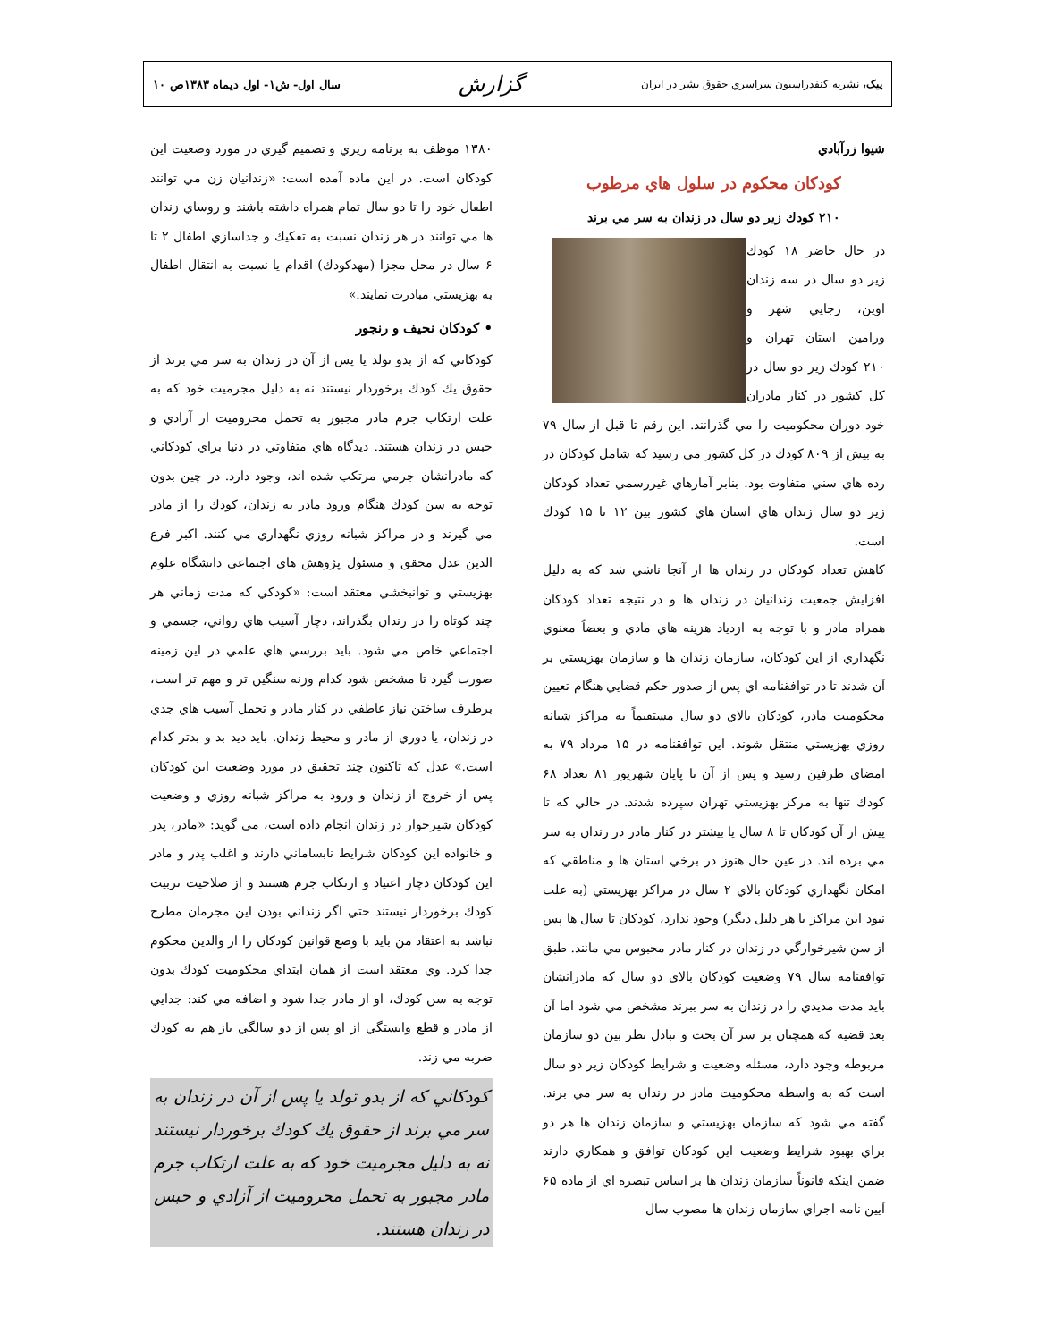پيک، نشريه کنفدراسيون سراسري حقوق بشر در ايران گزارش سال اول- ش۱- اول دیماه ۱۳۸۳ص ۱۰
شيوا زرآبادي
كودكان محكوم در سلول هاي مرطوب
۲۱۰ كودك زير دو سال در زندان به سر مي برند
در حال حاضر ۱۸ كودك زير دو سال در سه زندان اوين، رجايي شهر و ورامين استان تهران و ۲۱۰ كودك زير دو سال در كل كشور در كنار مادران خود دوران محكوميت را مي گذرانند. اين رقم تا قبل از سال ۷۹ به بيش از ۸۰۹ كودك در كل كشور مي رسيد كه شامل كودكان در رده هاي سني متفاوت بود. بنابر آمارهاي غيررسمي تعداد كودكان زير دو سال زندان هاي استان هاي كشور بين ۱۲ تا ۱۵ كودك است.
كاهش تعداد كودكان در زندان ها از آنجا ناشي شد كه به دليل افزايش جمعيت زندانيان در زندان ها و در نتيجه تعداد كودكان همراه مادر و با توجه به ازدياد هزينه هاي مادي و بعضاً معنوي نگهداري از اين كودكان، سازمان زندان ها و سازمان بهزيستي بر آن شدند تا در توافقنامه اي پس از صدور حكم قضايي هنگام تعيين محكوميت مادر، كودكان بالاي دو سال مستقيماً به مراكز شبانه روزي بهزيستي منتقل شوند. اين توافقنامه در ۱۵ مرداد ۷۹ به امضاي طرفين رسيد و پس از آن تا پايان شهريور ۸۱ تعداد ۶۸ كودك تنها به مركز بهزيستي تهران سپرده شدند. در حالي كه تا پيش از آن كودكان تا ۸ سال يا بيشتر در كنار مادر در زندان به سر مي برده اند. در عين حال هنوز در برخي استان ها و مناطقي كه امكان نگهداري كودكان بالاي ۲ سال در مراكز بهزيستي (به علت نبود اين مراكز يا هر دليل ديگر) وجود ندارد، كودكان تا سال ها پس از سن شيرخوارگي در زندان در كنار مادر محبوس مي مانند. طبق توافقنامه سال ۷۹ وضعيت كودكان بالاي دو سال كه مادرانشان بايد مدت مديدي را در زندان به سر ببرند مشخص مي شود اما آن بعد قضيه كه همچنان بر سر آن بحث و تبادل نظر بين دو سازمان مربوطه وجود دارد، مسئله وضعيت و شرايط كودكان زير دو سال است كه به واسطه محكوميت مادر در زندان به سر مي برند. گفته مي شود كه سازمان بهزيستي و سازمان زندان ها هر دو براي بهبود شرايط وضعيت اين كودكان توافق و همكاري دارند ضمن اينكه قانوناً سازمان زندان ها بر اساس تبصره اي از ماده ۶۵ آيين نامه اجراي سازمان زندان ها مصوب سال
۱۳۸۰ موظف به برنامه ريزي و تصميم گيري در مورد وضعيت اين كودكان است. در اين ماده آمده است: «زندانيان زن مي توانند اطفال خود را تا دو سال تمام همراه داشته باشند و روساي زندان ها مي توانند در هر زندان نسبت به تفكيك و جداسازي اطفال ۲ تا ۶ سال در محل مجزا (مهدكودك) اقدام يا نسبت به انتقال اطفال به بهزيستي مبادرت نمايند.»
• كودكان نحيف و رنجور
كودكاني كه از بدو تولد يا پس از آن در زندان به سر مي برند از حقوق يك كودك برخوردار نيستند نه به دليل مجرميت خود كه به علت ارتكاب جرم مادر مجبور به تحمل محروميت از آزادي و حبس در زندان هستند. ديدگاه هاي متفاوتي در دنيا براي كودكاني كه مادرانشان جرمي مرتكب شده اند، وجود دارد. در چين بدون توجه به سن كودك هنگام ورود مادر به زندان، كودك را از مادر مي گيرند و در مراكز شبانه روزي نگهداري مي كنند. اكبر فرع الدين عدل محقق و مسئول پژوهش هاي اجتماعي دانشگاه علوم بهزيستي و توانبخشي معتقد است: «كودكي كه مدت زماني هر چند كوتاه را در زندان بگذراند، دچار آسيب هاي رواني، جسمي و اجتماعي خاص مي شود. بايد بررسي هاي علمي در اين زمينه صورت گيرد تا مشخص شود كدام وزنه سنگين تر و مهم تر است، برطرف ساختن نياز عاطفي در كنار مادر و تحمل آسيب هاي جدي در زندان، يا دوري از مادر و محيط زندان. بايد ديد بد و بدتر كدام است.» عدل كه تاكنون چند تحقيق در مورد وضعيت اين كودكان پس از خروج از زندان و ورود به مراكز شبانه روزي و وضعيت كودكان شيرخوار در زندان انجام داده است، مي گويد: «مادر، پدر و خانواده اين كودكان شرايط نابساماني دارند و اغلب پدر و مادر اين كودكان دچار اعتياد و ارتكاب جرم هستند و از صلاحيت تربيت كودك برخوردار نيستند حتي اگر زنداني بودن اين مجرمان مطرح نباشد به اعتقاد من بايد با وضع قوانين كودكان را از والدين محكوم جدا كرد. وي معتقد است از همان ابتداي محكوميت كودك بدون توجه به سن كودك، او از مادر جدا شود و اضافه مي كند: جدايي از مادر و قطع وابستگي از او پس از دو سالگي باز هم به كودك ضربه مي زند.
كودكاني كه از بدو تولد يا پس از آن در زندان به سر مي برند از حقوق يك كودك برخوردار نيستند نه به دليل مجرميت خود كه به علت ارتكاب جرم مادر مجبور به تحمل محروميت از آزادي و حبس در زندان هستند.